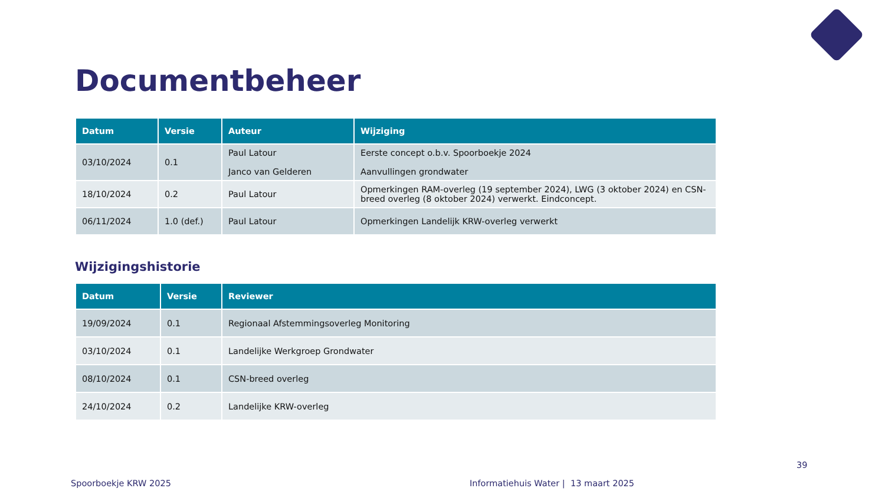Documentbeheer
| Datum | Versie | Auteur | Wijziging |
| --- | --- | --- | --- |
| 03/10/2024 | 0.1 | Paul Latour Janco van Gelderen | Eerste concept o.b.v. Spoorboekje 2024 Aanvullingen grondwater |
| 18/10/2024 | 0.2 | Paul Latour | Opmerkingen RAM-overleg (19 september 2024), LWG (3 oktober 2024) en CSN-breed overleg (8 oktober 2024) verwerkt. Eindconcept. |
| 06/11/2024 | 1.0 (def.) | Paul Latour | Opmerkingen Landelijk KRW-overleg verwerkt |
Wijzigingshistorie
| Datum | Versie | Reviewer |
| --- | --- | --- |
| 19/09/2024 | 0.1 | Regionaal Afstemmingsoverleg Monitoring |
| 03/10/2024 | 0.1 | Landelijke Werkgroep Grondwater |
| 08/10/2024 | 0.1 | CSN-breed overleg |
| 24/10/2024 | 0.2 | Landelijke KRW-overleg |
39
Spoorboekje KRW 2025
Informatiehuis Water | 13 maart 2025